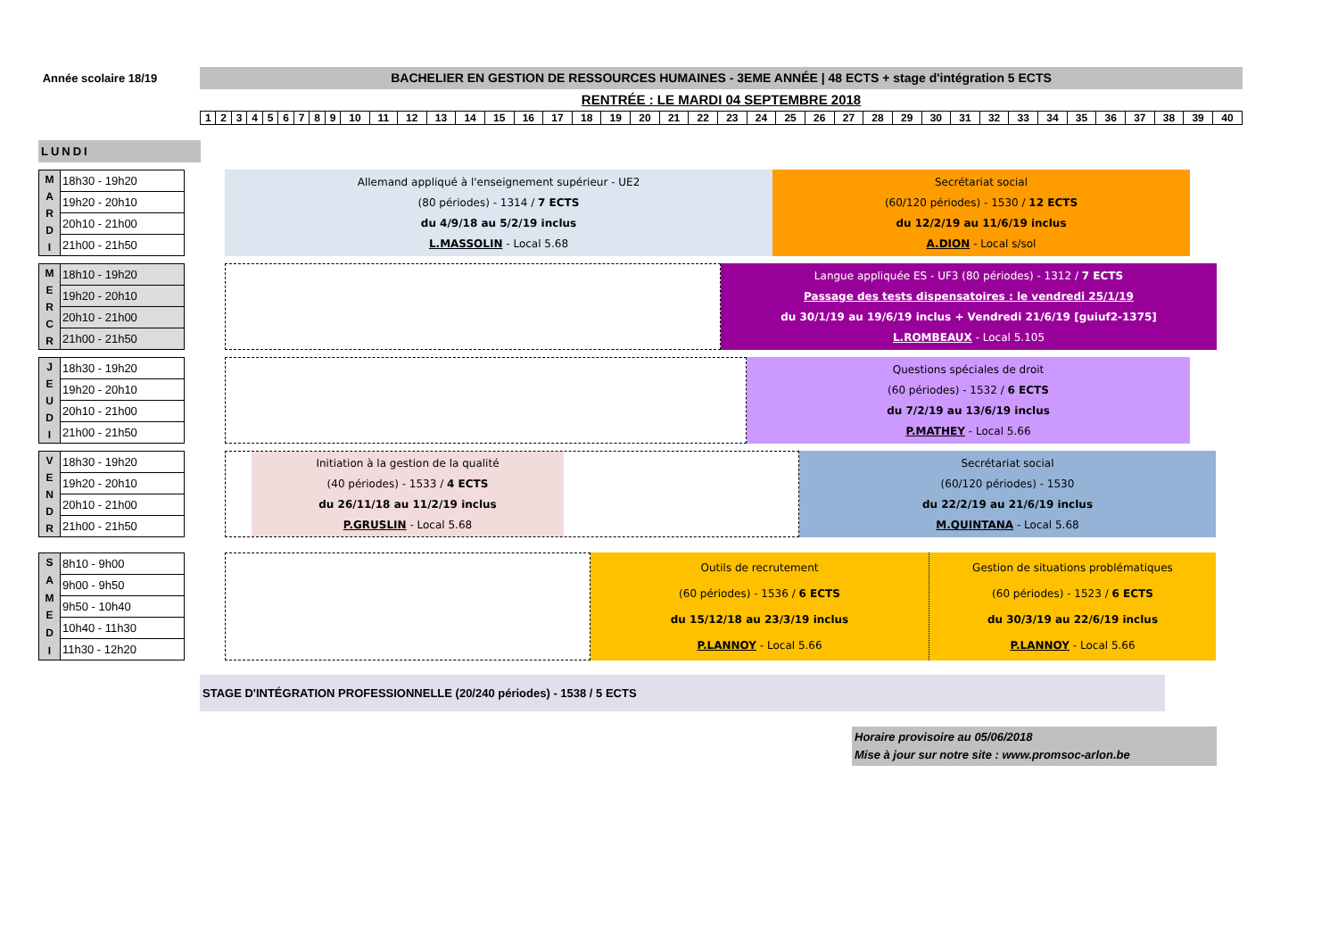Année scolaire 18/19
BACHELIER EN GESTION DE RESSOURCES HUMAINES - 3EME ANNÉE | 48 ECTS + stage d'intégration 5 ECTS
RENTRÉE : LE MARDI 04 SEPTEMBRE 2018
| 1 | 2 | 3 | 4 | 5 | 6 | 7 | 8 | 9 | 10 | 11 | 12 | 13 | 14 | 15 | 16 | 17 | 18 | 19 | 20 | 21 | 22 | 23 | 24 | 25 | 26 | 27 | 28 | 29 | 30 | 31 | 32 | 33 | 34 | 35 | 36 | 37 | 38 | 39 | 40 |
LUNDI
MARDI
| 18h30 - 19h20 |
| 19h20 - 20h10 |
| 20h10 - 21h00 |
| 21h00 - 21h50 |
Allemand appliqué à l'enseignement supérieur - UE2
(80 périodes) - 1314 / 7 ECTS
du 4/9/18 au 5/2/19 inclus
L.MASSOLIN - Local 5.68
Secrétariat social
(60/120 périodes) - 1530 / 12 ECTS
du 12/2/19 au 11/6/19 inclus
A.DION - Local s/sol
MERCR
| 18h10 - 19h20 |
| 19h20 - 20h10 |
| 20h10 - 21h00 |
| 21h00 - 21h50 |
Langue appliquée ES - UF3 (80 périodes) - 1312 / 7 ECTS
Passage des tests dispensatoires : le vendredi 25/1/19
du 30/1/19 au 19/6/19 inclus + Vendredi 21/6/19 [guiuf2-1375]
L.ROMBEAUX - Local 5.105
JEUDI
| 18h30 - 19h20 |
| 19h20 - 20h10 |
| 20h10 - 21h00 |
| 21h00 - 21h50 |
Questions spéciales de droit
(60 périodes) - 1532 / 6 ECTS
du 7/2/19 au 13/6/19 inclus
P.MATHEY - Local 5.66
VENDR
| 18h30 - 19h20 |
| 19h20 - 20h10 |
| 20h10 - 21h00 |
| 21h00 - 21h50 |
Initiation à la gestion de la qualité
(40 périodes) - 1533 / 4 ECTS
du 26/11/18 au 11/2/19 inclus
P.GRUSLIN - Local 5.68
Secrétariat social
(60/120 périodes) - 1530
du 22/2/19 au 21/6/19 inclus
M.QUINTANA - Local 5.68
SAMEDI
| 8h10 - 9h00 |
| 9h00 - 9h50 |
| 9h50 - 10h40 |
| 10h40 - 11h30 |
| 11h30 - 12h20 |
Outils de recrutement
(60 périodes) - 1536 / 6 ECTS
du 15/12/18 au 23/3/19 inclus
P.LANNOY - Local 5.66
Gestion de situations problématiques
(60 périodes) - 1523 / 6 ECTS
du 30/3/19 au 22/6/19 inclus
P.LANNOY - Local 5.66
STAGE D'INTÉGRATION PROFESSIONNELLE (20/240 périodes) - 1538 / 5 ECTS
Horaire provisoire au 05/06/2018
Mise à jour sur notre site : www.promsoc-arlon.be